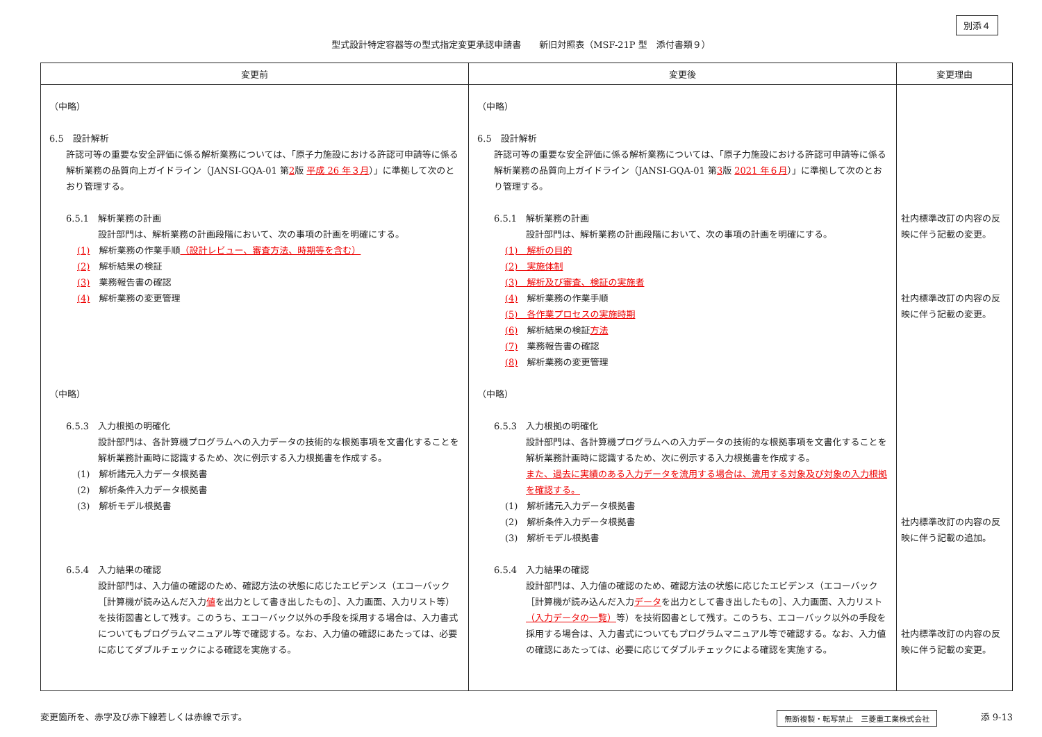別添４
型式設計特定容器等の型式指定変更承認申請書　　新旧対照表（MSF-21P 型　添付書類９）
| 変更前 | 変更後 | 変更理由 |
| --- | --- | --- |
| （中略） 6.5 設計解析 許認可等の重要な安全評価に係る解析業務については、「原子力施設における許認可申請等に係る解析業務の品質向上ガイドライン（JANSI-GQA-01 第 2 版 平成 26 年３月 ）」に準拠して次のとおり管理する。 6.5.1 解析業務の計画 設計部門は、解析業務の計画段階において、次の事項の計画を明確にする。 (1) 解析業務の作業手順 （設計レビュー、審査方法、時期等を含む） (2) 解析結果の検証 (3) 業務報告書の確認 (4) 解析業務の変更管理 （中略） 6.5.3 入力根拠の明確化 設計部門は、各計算機プログラムへの入力データの技術的な根拠事項を文書化することを解析業務計画時に認識するため、次に例示する入力根拠書を作成する。 (1) 解析諸元入力データ根拠書 (2) 解析条件入力データ根拠書 (3) 解析モデル根拠書 6.5.4 入力結果の確認 設計部門は、入力値の確認のため、確認方法の状態に応じたエビデンス（エコーバック［計算機が読み込んだ入力 値 を出力として書き出したもの］、入力画面、入力リスト等）を技術図書として残す。このうち、エコーバック以外の手段を採用する場合は、入力書式についてもプログラムマニュアル等で確認する。なお、入力値の確認にあたっては、必要に応じてダブルチェックによる確認を実施する。 | （中略） 6.5 設計解析 許認可等の重要な安全評価に係る解析業務については、「原子力施設における許認可申請等に係る解析業務の品質向上ガイドライン（JANSI-GQA-01 第 3 版 2021 年６月 ）」に準拠して次のとおり管理する。 6.5.1 解析業務の計画 設計部門は、解析業務の計画段階において、次の事項の計画を明確にする。 (1) 解析の目的 (2) 実施体制 (3) 解析及び審査、検証の実施者 (4) 解析業務の作業手順 (5) 各作業プロセスの実施時期 (6) 解析結果の検証 方法 (7) 業務報告書の確認 (8) 解析業務の変更管理 （中略） 6.5.3 入力根拠の明確化 設計部門は、各計算機プログラムへの入力データの技術的な根拠事項を文書化することを解析業務計画時に認識するため、次に例示する入力根拠書を作成する。 また、過去に実績のある入力データを流用する場合は、流用する対象及び対象の入力根拠を確認する。 (1) 解析諸元入力データ根拠書 (2) 解析条件入力データ根拠書 (3) 解析モデル根拠書 6.5.4 入力結果の確認 設計部門は、入力値の確認のため、確認方法の状態に応じたエビデンス（エコーバック［計算機が読み込んだ入力 データ を出力として書き出したもの］、入力画面、入力リスト （入力データの一覧） 等）を技術図書として残す。このうち、エコーバック以外の手段を採用する場合は、入力書式についてもプログラムマニュアル等で確認する。なお、入力値の確認にあたっては、必要に応じてダブルチェックによる確認を実施する。 | 社内標準改訂の内容の反映に伴う記載の変更。 社内標準改訂の内容の反映に伴う記載の変更。 社内標準改訂の内容の反映に伴う記載の追加。 社内標準改訂の内容の反映に伴う記載の変更。 |
変更箇所を、赤字及び赤下線若しくは赤線で示す。 無断複製・転写禁止　三菱重工業株式会社 添 9-13